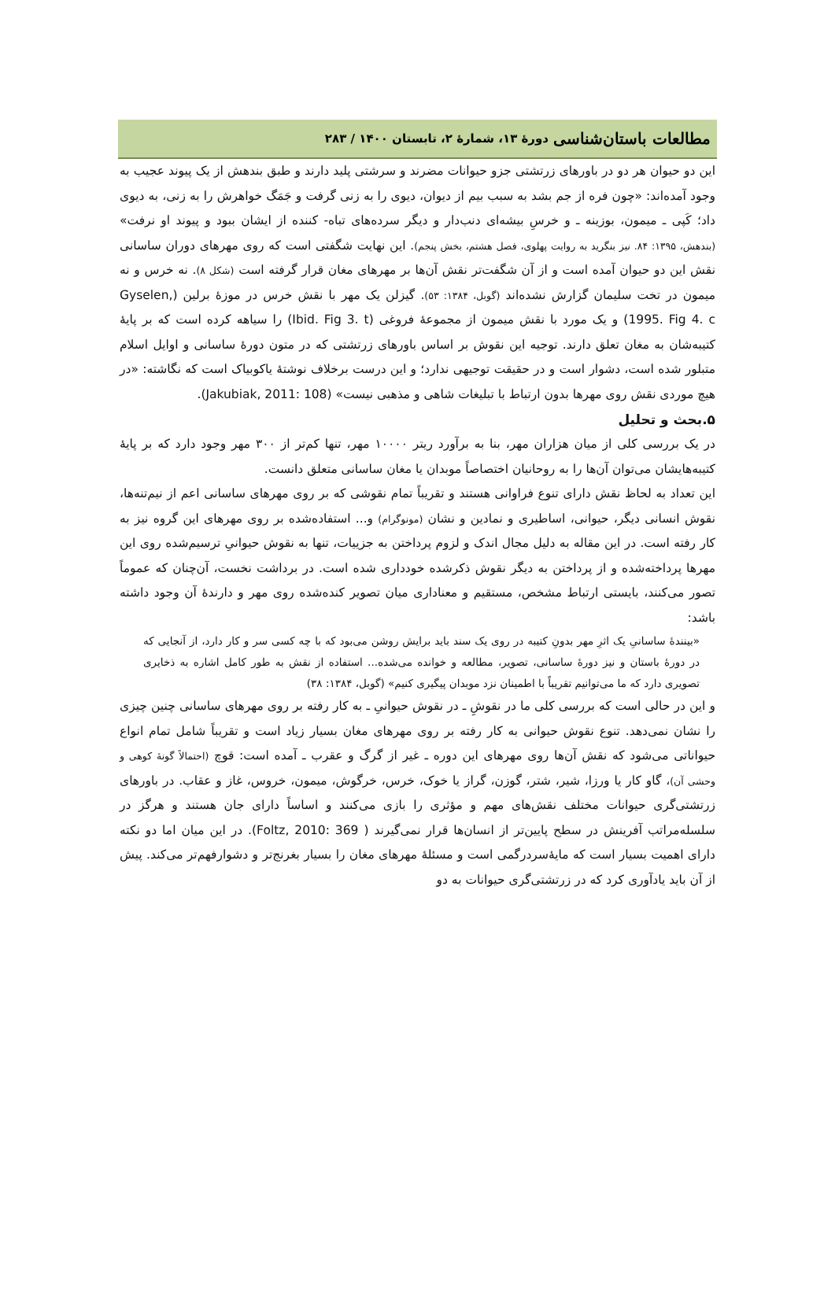مطالعات باستان‌شناسی دورهٔ ۱۳، شمارهٔ ۲، تابستان ۱۴۰۰ / ۲۸۳
این دو حیوان هر دو در باورهای زرتشتی جزو حیوانات مضرند و سرشتی پلید دارند و طبق بندهش از یک پیوند عجیب به وجود آمده‌اند: «چون فره از جم بشد به سبب بیم از دیوان، دیوی را به زنی گرفت و جَمَگ خواهرش را به زنی، به دیوی داد؛ کَپی ـ میمون، بوزینه ـ و خرسِ بیشه‌ای دنب‌دار و دیگر سرده‌های تباه- کننده از ایشان ببود و پیوند او نرفت» (بندهش، ۱۳۹۵: ۸۴. نیز بنگرید به روایت پهلوی، فصل هشتم، بخش پنجم). این نهایت شگفتی است که روی مهرهای دوران ساسانی نقش این دو حیوان آمده است و از آن شگفت‌تر نقش آن‌ها بر مهرهای مغان قرار گرفته است (شکل ۸). نه خرس و نه میمون در تخت سلیمان گزارش نشده‌اند (گوبل، ۱۳۸۴: ۵۳). گیزلن یک مهر با نقش خرس در موزهٔ برلین (Gyselen, 1995. Fig 4. c) و یک مورد با نقش میمون از مجموعهٔ فروغی (Ibid. Fig 3. t) را سیاهه کرده است که بر پایهٔ کتیبه‌شان به مغان تعلق دارند. توجیه این نقوش بر اساس باورهای زرتشتی که در متون دورهٔ ساسانی و اوایل اسلام متبلور شده است، دشوار است و در حقیقت توجیهی ندارد؛ و این درست برخلاف نوشتهٔ یاکوبیاک است که نگاشته: «در هیچ موردی نقش روی مهرها بدون ارتباط با تبلیغات شاهی و مذهبی نیست» (Jakubiak, 2011: 108).
۵.بحث و تحلیل
در یک بررسی کلی از میان هزاران مهر، بنا به برآورد ریتر ۱۰۰۰۰ مهر، تنها کم‌تر از ۳۰۰ مهر وجود دارد که بر پایهٔ کتیبه‌هایشان می‌توان آن‌ها را به روحانیان اختصاصاً موبدان یا مغان ساسانی متعلق دانست.
این تعداد به لحاظ نقش دارای تنوع فراوانی هستند و تقریباً تمام نقوشی که بر روی مهرهای ساسانی اعم از نیم‌تنه‌ها، نقوش انسانی دیگر، حیوانی، اساطیری و نمادین و نشان (مونوگرام) و... استفاده‌شده بر روی مهرهای این گروه نیز به کار رفته است. در این مقاله به دلیل مجال اندک و لزوم پرداختن به جزییات، تنها به نقوش حیوانیِ ترسیم‌شده روی این مهرها پرداخته‌شده و از پرداختن به دیگر نقوش ذکرشده خودداری شده است. در برداشت نخست، آن‌چنان که عموماً تصور می‌کنند، بایستی ارتباط مشخص، مستقیم و معناداری میان تصویر کنده‌شده روی مهر و دارندهٔ آن وجود داشته باشد:
«بینندهٔ ساسانیِ یک اثرِ مهر بدونِ کتیبه در روی یک سند باید برایش روشن می‌بود که با چه کسی سر و کار دارد، از آنجایی که در دورهٔ باستان و نیز دورهٔ ساسانی، تصویر، مطالعه و خوانده می‌شده... استفاده از نقش به طور کامل اشاره به ذخایری تصویری دارد که ما می‌توانیم تقریباً با اطمینان نزد موبدان پیگیری کنیم» (گوبل، ۱۳۸۴: ۳۸)
و این در حالی است که بررسی کلی ما در نقوشِ ـ در نقوش حیوانیِ ـ به کار رفته بر روی مهرهای ساسانی چنین چیزی را نشان نمی‌دهد. تنوع نقوش حیوانی به کار رفته بر روی مهرهای مغان بسیار زیاد است و تقریباً شامل تمام انواع حیواناتی می‌شود که نقش آن‌ها روی مهرهای این دوره ـ غیر از گرگ و عقرب ـ آمده است: قوچ (احتمالاً گونهٔ کوهی و وحشی آن)، گاو کار یا ورزا، شیر، شتر، گوزن، گراز یا خوک، خرس، خرگوش، میمون، خروس، غاز و عقاب. در باورهای زرتشتی‌گری حیوانات مختلف نقش‌های مهم و مؤثری را بازی می‌کنند و اساساً دارای جان هستند و هرگز در سلسله‌مراتب آفرینش در سطح پایین‌تر از انسان‌ها قرار نمی‌گیرند ( Foltz, 2010: 369). در این میان اما دو نکته دارای اهمیت بسیار است که مایهٔ‌سردرگمی است و مسئلهٔ مهرهای مغان را بسیار بغرنج‌تر و دشوارفهم‌تر می‌کند. پیش از آن باید یادآوری کرد که در زرتشتی‌گری حیوانات به دو